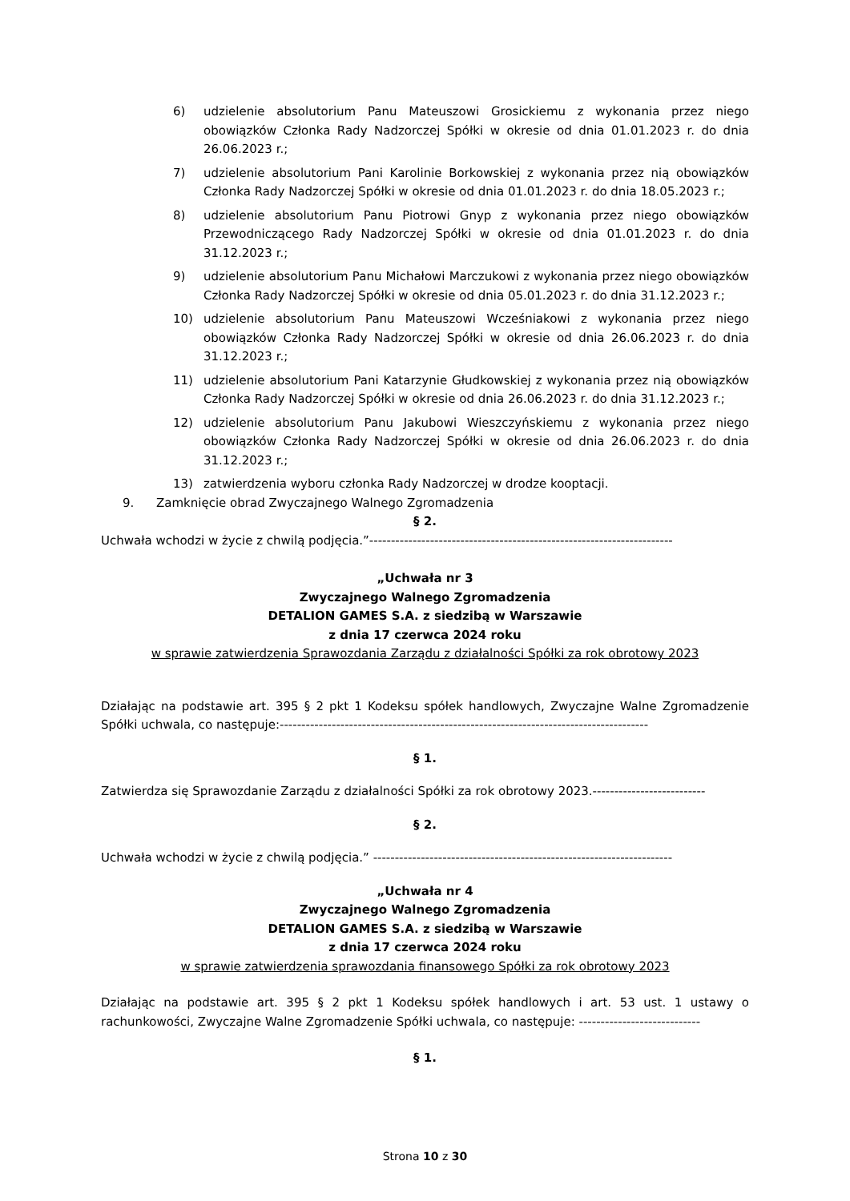6) udzielenie absolutorium Panu Mateuszowi Grosickiemu z wykonania przez niego obowiązków Członka Rady Nadzorczej Spółki w okresie od dnia 01.01.2023 r. do dnia 26.06.2023 r.;
7) udzielenie absolutorium Pani Karolinie Borkowskiej z wykonania przez nią obowiązków Członka Rady Nadzorczej Spółki w okresie od dnia 01.01.2023 r. do dnia 18.05.2023 r.;
8) udzielenie absolutorium Panu Piotrowi Gnyp z wykonania przez niego obowiązków Przewodniczącego Rady Nadzorczej Spółki w okresie od dnia 01.01.2023 r. do dnia 31.12.2023 r.;
9) udzielenie absolutorium Panu Michałowi Marczukowi z wykonania przez niego obowiązków Członka Rady Nadzorczej Spółki w okresie od dnia 05.01.2023 r. do dnia 31.12.2023 r.;
10) udzielenie absolutorium Panu Mateuszowi Wcześniakowi z wykonania przez niego obowiązków Członka Rady Nadzorczej Spółki w okresie od dnia 26.06.2023 r. do dnia 31.12.2023 r.;
11) udzielenie absolutorium Pani Katarzynie Głudkowskiej z wykonania przez nią obowiązków Członka Rady Nadzorczej Spółki w okresie od dnia 26.06.2023 r. do dnia 31.12.2023 r.;
12) udzielenie absolutorium Panu Jakubowi Wieszczyńskiemu z wykonania przez niego obowiązków Członka Rady Nadzorczej Spółki w okresie od dnia 26.06.2023 r. do dnia 31.12.2023 r.;
13) zatwierdzenia wyboru członka Rady Nadzorczej w drodze kooptacji.
9. Zamknięcie obrad Zwyczajnego Walnego Zgromadzenia
§ 2.
Uchwała wchodzi w życie z chwilą podjęcia.”----------------------------------------------------------------------
„Uchwała nr 3
Zwyczajnego Walnego Zgromadzenia
DETALION GAMES S.A. z siedzibą w Warszawie
z dnia 17 czerwca 2024 roku
w sprawie zatwierdzenia Sprawozdania Zarządu z działalności Spółki za rok obrotowy 2023
Działając na podstawie art. 395 § 2 pkt 1 Kodeksu spółek handlowych, Zwyczajne Walne Zgromadzenie Spółki uchwala, co następuje:-------------------------------------------------------------------------------------
§ 1.
Zatwierdza się Sprawozdanie Zarządu z działalności Spółki za rok obrotowy 2023.--------------------------
§ 2.
Uchwała wchodzi w życie z chwilą podjęcia.” ---------------------------------------------------------------------
„Uchwała nr 4
Zwyczajnego Walnego Zgromadzenia
DETALION GAMES S.A. z siedzibą w Warszawie
z dnia 17 czerwca 2024 roku
w sprawie zatwierdzenia sprawozdania finansowego Spółki za rok obrotowy 2023
Działając na podstawie art. 395 § 2 pkt 1 Kodeksu spółek handlowych i art. 53 ust. 1 ustawy o rachunkowości, Zwyczajne Walne Zgromadzenie Spółki uchwala, co następuje: ----------------------------
§ 1.
Strona 10 z 30